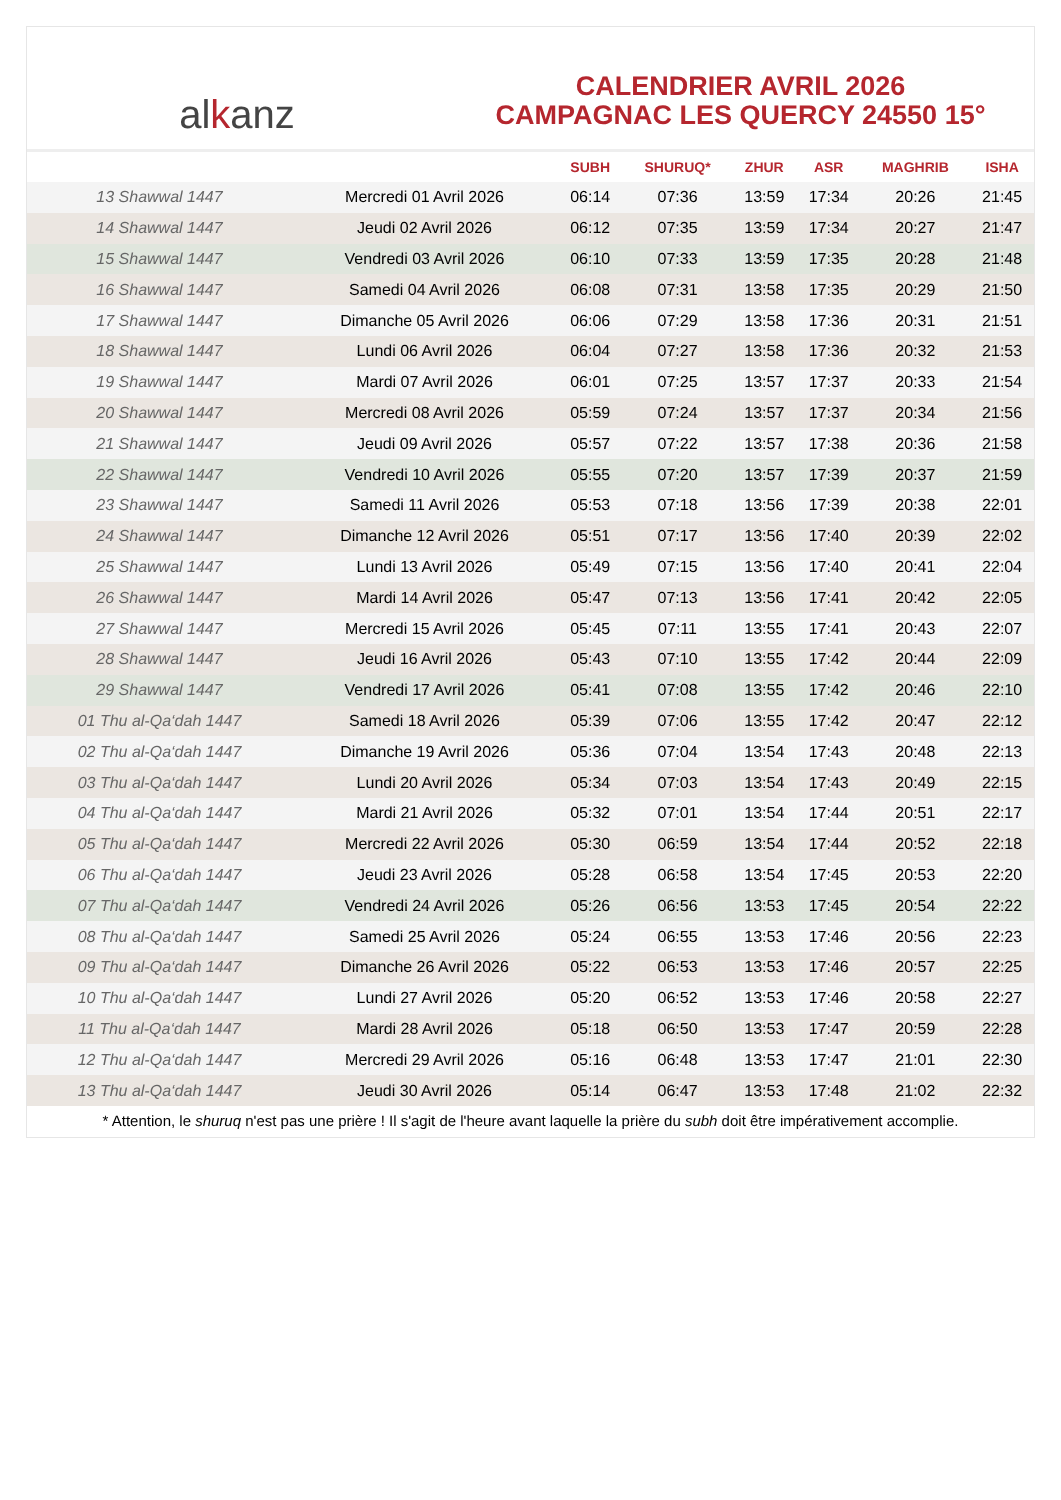alkanz
CALENDRIER AVRIL 2026
CAMPAGNAC LES QUERCY 24550 15°
| | | SUBH | SHURUQ* | ZHUR | ASR | MAGHRIB | ISHA |
| --- | --- | --- | --- | --- | --- | --- | --- |
| 13 Shawwal 1447 | Mercredi 01 Avril 2026 | 06:14 | 07:36 | 13:59 | 17:34 | 20:26 | 21:45 |
| 14 Shawwal 1447 | Jeudi 02 Avril 2026 | 06:12 | 07:35 | 13:59 | 17:34 | 20:27 | 21:47 |
| 15 Shawwal 1447 | Vendredi 03 Avril 2026 | 06:10 | 07:33 | 13:59 | 17:35 | 20:28 | 21:48 |
| 16 Shawwal 1447 | Samedi 04 Avril 2026 | 06:08 | 07:31 | 13:58 | 17:35 | 20:29 | 21:50 |
| 17 Shawwal 1447 | Dimanche 05 Avril 2026 | 06:06 | 07:29 | 13:58 | 17:36 | 20:31 | 21:51 |
| 18 Shawwal 1447 | Lundi 06 Avril 2026 | 06:04 | 07:27 | 13:58 | 17:36 | 20:32 | 21:53 |
| 19 Shawwal 1447 | Mardi 07 Avril 2026 | 06:01 | 07:25 | 13:57 | 17:37 | 20:33 | 21:54 |
| 20 Shawwal 1447 | Mercredi 08 Avril 2026 | 05:59 | 07:24 | 13:57 | 17:37 | 20:34 | 21:56 |
| 21 Shawwal 1447 | Jeudi 09 Avril 2026 | 05:57 | 07:22 | 13:57 | 17:38 | 20:36 | 21:58 |
| 22 Shawwal 1447 | Vendredi 10 Avril 2026 | 05:55 | 07:20 | 13:57 | 17:39 | 20:37 | 21:59 |
| 23 Shawwal 1447 | Samedi 11 Avril 2026 | 05:53 | 07:18 | 13:56 | 17:39 | 20:38 | 22:01 |
| 24 Shawwal 1447 | Dimanche 12 Avril 2026 | 05:51 | 07:17 | 13:56 | 17:40 | 20:39 | 22:02 |
| 25 Shawwal 1447 | Lundi 13 Avril 2026 | 05:49 | 07:15 | 13:56 | 17:40 | 20:41 | 22:04 |
| 26 Shawwal 1447 | Mardi 14 Avril 2026 | 05:47 | 07:13 | 13:56 | 17:41 | 20:42 | 22:05 |
| 27 Shawwal 1447 | Mercredi 15 Avril 2026 | 05:45 | 07:11 | 13:55 | 17:41 | 20:43 | 22:07 |
| 28 Shawwal 1447 | Jeudi 16 Avril 2026 | 05:43 | 07:10 | 13:55 | 17:42 | 20:44 | 22:09 |
| 29 Shawwal 1447 | Vendredi 17 Avril 2026 | 05:41 | 07:08 | 13:55 | 17:42 | 20:46 | 22:10 |
| 01 Thu al-Qa‘dah 1447 | Samedi 18 Avril 2026 | 05:39 | 07:06 | 13:55 | 17:42 | 20:47 | 22:12 |
| 02 Thu al-Qa‘dah 1447 | Dimanche 19 Avril 2026 | 05:36 | 07:04 | 13:54 | 17:43 | 20:48 | 22:13 |
| 03 Thu al-Qa‘dah 1447 | Lundi 20 Avril 2026 | 05:34 | 07:03 | 13:54 | 17:43 | 20:49 | 22:15 |
| 04 Thu al-Qa‘dah 1447 | Mardi 21 Avril 2026 | 05:32 | 07:01 | 13:54 | 17:44 | 20:51 | 22:17 |
| 05 Thu al-Qa‘dah 1447 | Mercredi 22 Avril 2026 | 05:30 | 06:59 | 13:54 | 17:44 | 20:52 | 22:18 |
| 06 Thu al-Qa‘dah 1447 | Jeudi 23 Avril 2026 | 05:28 | 06:58 | 13:54 | 17:45 | 20:53 | 22:20 |
| 07 Thu al-Qa‘dah 1447 | Vendredi 24 Avril 2026 | 05:26 | 06:56 | 13:53 | 17:45 | 20:54 | 22:22 |
| 08 Thu al-Qa‘dah 1447 | Samedi 25 Avril 2026 | 05:24 | 06:55 | 13:53 | 17:46 | 20:56 | 22:23 |
| 09 Thu al-Qa‘dah 1447 | Dimanche 26 Avril 2026 | 05:22 | 06:53 | 13:53 | 17:46 | 20:57 | 22:25 |
| 10 Thu al-Qa‘dah 1447 | Lundi 27 Avril 2026 | 05:20 | 06:52 | 13:53 | 17:46 | 20:58 | 22:27 |
| 11 Thu al-Qa‘dah 1447 | Mardi 28 Avril 2026 | 05:18 | 06:50 | 13:53 | 17:47 | 20:59 | 22:28 |
| 12 Thu al-Qa‘dah 1447 | Mercredi 29 Avril 2026 | 05:16 | 06:48 | 13:53 | 17:47 | 21:01 | 22:30 |
| 13 Thu al-Qa‘dah 1447 | Jeudi 30 Avril 2026 | 05:14 | 06:47 | 13:53 | 17:48 | 21:02 | 22:32 |
* Attention, le shuruq n'est pas une prière ! Il s'agit de l'heure avant laquelle la prière du subh doit être impérativement accomplie.